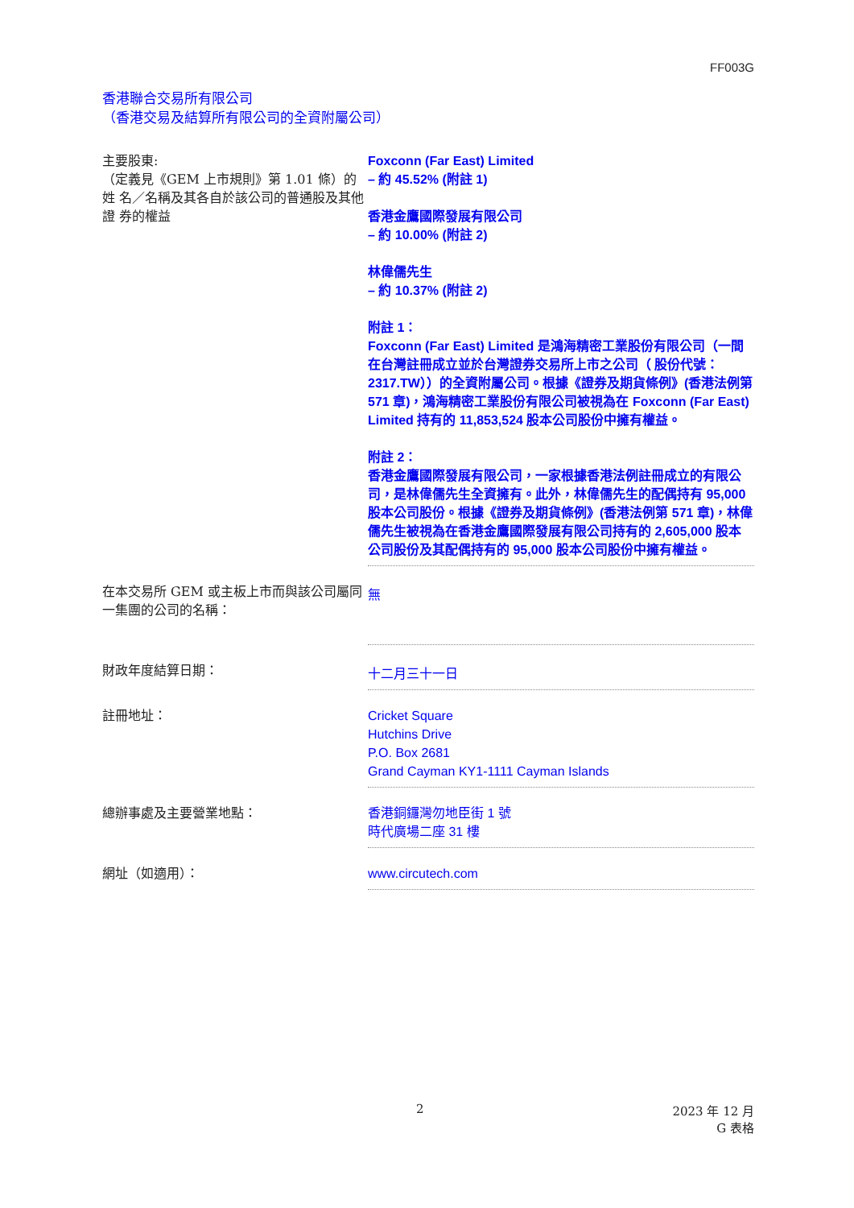FF003G
香港聯合交易所有限公司
（香港交易及結算所有限公司的全資附屬公司）
| 主要股東: （定義見《GEM 上市規則》第 1.01 條）的姓 名／名稱及其各自於該公司的普通股及其他證 券的權益 | Foxconn (Far East) Limited – 約 45.52% (附註 1) 香港金鷹國際發展有限公司 – 約 10.00% (附註 2) 林偉儒先生 – 約 10.37% (附註 2) 附註 1： Foxconn (Far East) Limited 是鴻海精密工業股份有限公司（一間在台灣註冊成立並於台灣證券交易所上市之公司（ 股份代號： 2317.TW））的全資附屬公司。根據《證券及期貨條例》(香港法例第 571 章)，鴻海精密工業股份有限公司被視為在 Foxconn (Far East) Limited 持有的 11,853,524 股本公司股份中擁有權益。 附註 2： 香港金鷹國際發展有限公司，一家根據香港法例註冊成立的有限公司，是林偉儒先生全資擁有。此外，林偉儒先生的配偶持有 95,000 股本公司股份。根據《證券及期貨條例》(香港法例第 571 章)，林偉儒先生被視為在香港金鷹國際發展有限公司持有的 2,605,000 股本公司股份及其配偶持有的 95,000 股本公司股份中擁有權益。 |
| 在本交易所 GEM 或主板上市而與該公司屬同一集團的公司的名稱： | 無 |
| 財政年度結算日期： | 十二月三十一日 |
| 註冊地址： | Cricket Square Hutchins Drive P.O. Box 2681 Grand Cayman KY1-1111 Cayman Islands |
| 總辦事處及主要營業地點： | 香港銅鑼灣勿地臣街 1 號 時代廣場二座 31 樓 |
| 網址（如適用）： | www.circutech.com |
2 2023 年 12 月
G 表格